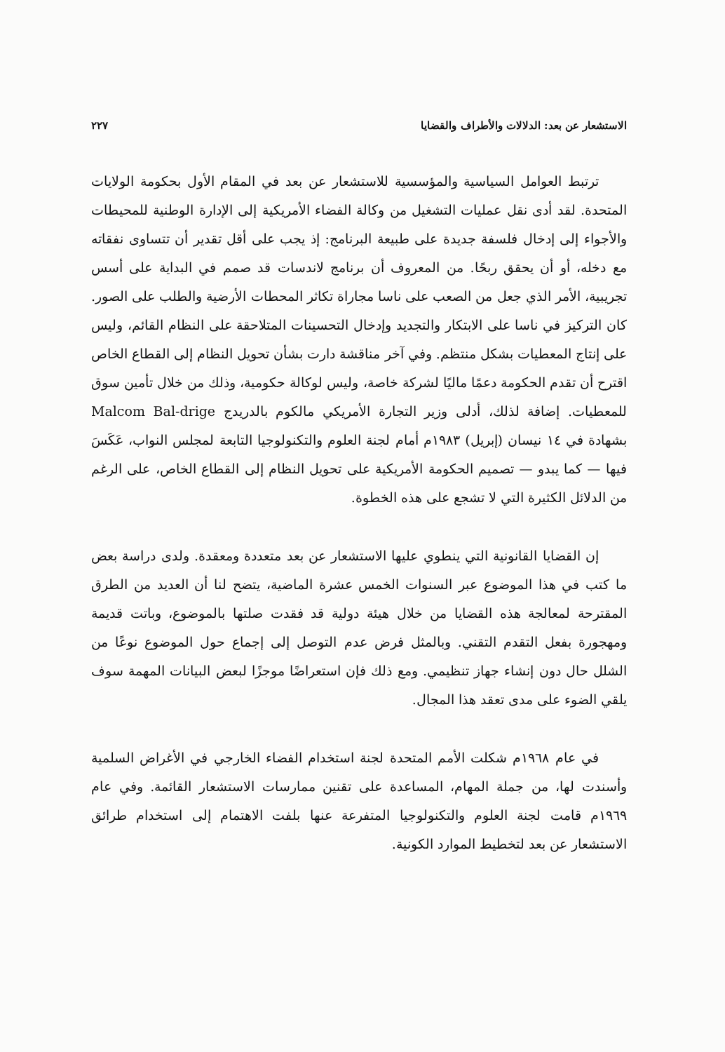الاستشعار عن بعد: الدلالات والأطراف والقضايا ٢٢٧
ترتبط العوامل السياسية والمؤسسية للاستشعار عن بعد في المقام الأول بحكومة الولايات المتحدة. لقد أدى نقل عمليات التشغيل من وكالة الفضاء الأمريكية إلى الإدارة الوطنية للمحيطات والأجواء إلى إدخال فلسفة جديدة على طبيعة البرنامج: إذ يجب على أقل تقدير أن تتساوى نفقاته مع دخله، أو أن يحقق ربحًا. من المعروف أن برنامج لاندسات قد صمم في البداية على أسس تجريبية، الأمر الذي جعل من الصعب على ناسا مجاراة تكاثر المحطات الأرضية والطلب على الصور. كان التركيز في ناسا على الابتكار والتجديد وإدخال التحسينات المتلاحقة على النظام القائم، وليس على إنتاج المعطيات بشكل منتظم. وفي آخر مناقشة دارت بشأن تحويل النظام إلى القطاع الخاص اقترح أن تقدم الحكومة دعمًا ماليًا لشركة خاصة، وليس لوكالة حكومية، وذلك من خلال تأمين سوق للمعطيات. إضافة لذلك، أدلى وزير التجارة الأمريكي مالكوم بالدريدج Malcom Bal-drige بشهادة في ١٤ نيسان (إبريل) ١٩٨٣م أمام لجنة العلوم والتكنولوجيا التابعة لمجلس النواب، عَكَسَ فيها — كما يبدو — تصميم الحكومة الأمريكية على تحويل النظام إلى القطاع الخاص، على الرغم من الدلائل الكثيرة التي لا تشجع على هذه الخطوة.
إن القضايا القانونية التي ينطوي عليها الاستشعار عن بعد متعددة ومعقدة. ولدى دراسة بعض ما كتب في هذا الموضوع عبر السنوات الخمس عشرة الماضية، يتضح لنا أن العديد من الطرق المقترحة لمعالجة هذه القضايا من خلال هيئة دولية قد فقدت صلتها بالموضوع، وباتت قديمة ومهجورة بفعل التقدم التقني. وبالمثل فرض عدم التوصل إلى إجماع حول الموضوع نوعًا من الشلل حال دون إنشاء جهاز تنظيمي. ومع ذلك فإن استعراضًا موجزًا لبعض البيانات المهمة سوف يلقي الضوء على مدى تعقد هذا المجال.
في عام ١٩٦٨م شكلت الأمم المتحدة لجنة استخدام الفضاء الخارجي في الأغراض السلمية وأسندت لها، من جملة المهام، المساعدة على تقنين ممارسات الاستشعار القائمة. وفي عام ١٩٦٩م قامت لجنة العلوم والتكنولوجيا المتفرعة عنها بلفت الاهتمام إلى استخدام طرائق الاستشعار عن بعد لتخطيط الموارد الكونية.